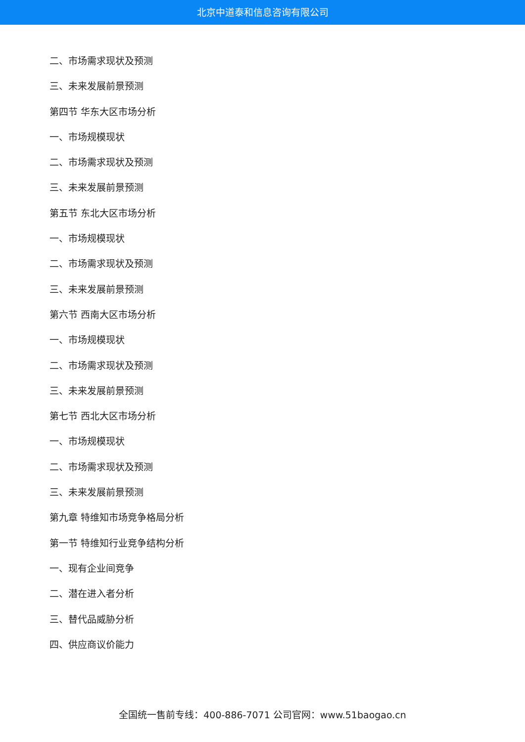北京中道泰和信息咨询有限公司
二、市场需求现状及预测
三、未来发展前景预测
第四节 华东大区市场分析
一、市场规模现状
二、市场需求现状及预测
三、未来发展前景预测
第五节 东北大区市场分析
一、市场规模现状
二、市场需求现状及预测
三、未来发展前景预测
第六节 西南大区市场分析
一、市场规模现状
二、市场需求现状及预测
三、未来发展前景预测
第七节 西北大区市场分析
一、市场规模现状
二、市场需求现状及预测
三、未来发展前景预测
第九章 特维知市场竞争格局分析
第一节 特维知行业竞争结构分析
一、现有企业间竞争
二、潜在进入者分析
三、替代品威胁分析
四、供应商议价能力
全国统一售前专线：400-886-7071 公司官网：www.51baogao.cn